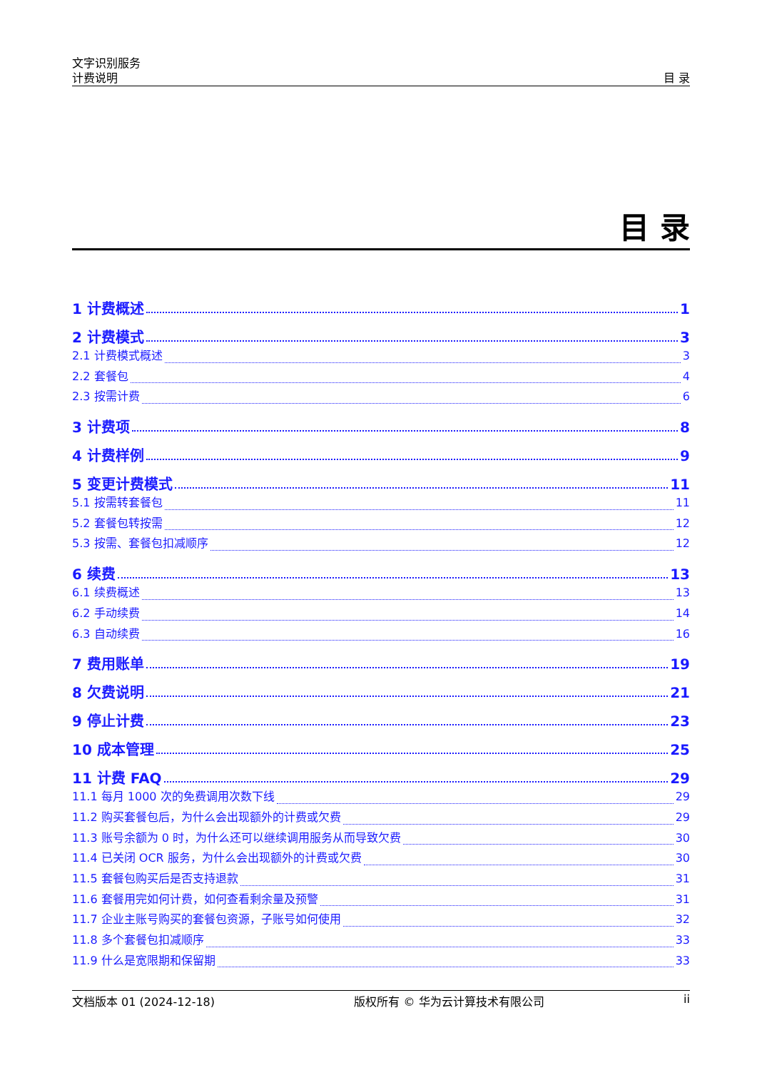文字识别服务
计费说明
目 录
目 录
1 计费概述 1
2 计费模式 3
2.1 计费模式概述 3
2.2 套餐包 4
2.3 按需计费 6
3 计费项 8
4 计费样例 9
5 变更计费模式 11
5.1 按需转套餐包 11
5.2 套餐包转按需 12
5.3 按需、套餐包扣减顺序 12
6 续费 13
6.1 续费概述 13
6.2 手动续费 14
6.3 自动续费 16
7 费用账单 19
8 欠费说明 21
9 停止计费 23
10 成本管理 25
11 计费 FAQ 29
11.1 每月 1000 次的免费调用次数下线 29
11.2 购买套餐包后，为什么会出现额外的计费或欠费 29
11.3 账号余额为 0 时，为什么还可以继续调用服务从而导致欠费 30
11.4 已关闭 OCR 服务，为什么会出现额外的计费或欠费 30
11.5 套餐包购买后是否支持退款 31
11.6 套餐用完如何计费，如何查看剩余量及预警 31
11.7 企业主账号购买的套餐包资源，子账号如何使用 32
11.8 多个套餐包扣减顺序 33
11.9 什么是宽限期和保留期 33
文档版本 01 (2024-12-18) 版权所有 © 华为云计算技术有限公司 ii